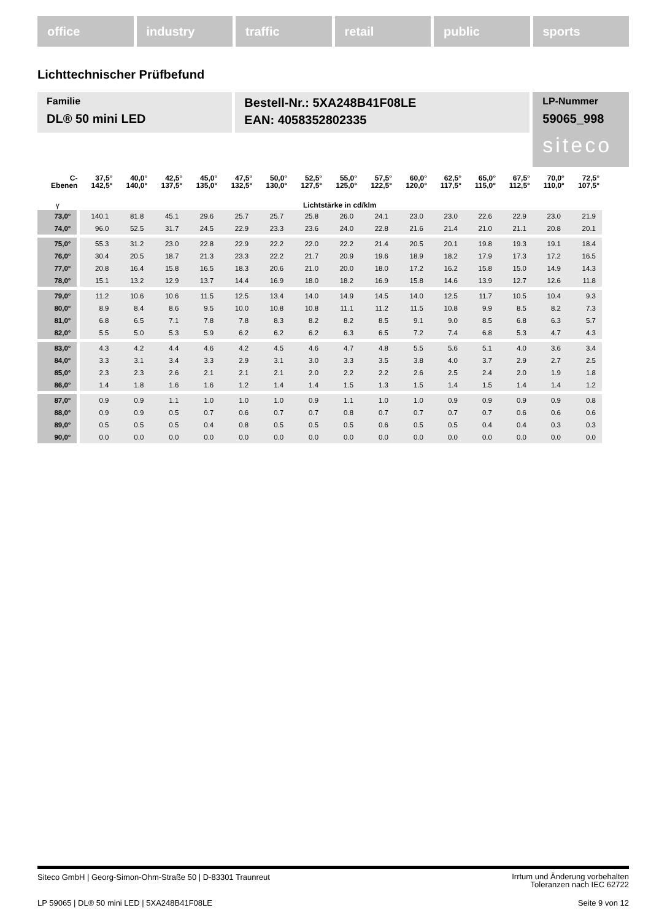office industry traffic retail public sports
Lichttechnischer Prüfbefund
Familie
DL® 50 mini LED
Bestell-Nr.: 5XA248B41F08LE
EAN: 4058352802335
LP-Nummer
59065_998
siteco
| C- Ebenen | 37,5° 142,5° | 40,0° 140,0° | 42,5° 137,5° | 45,0° 135,0° | 47,5° 132,5° | 50,0° 130,0° | 52,5° 127,5° | 55,0° 125,0° | 57,5° 122,5° | 60,0° 120,0° | 62,5° 117,5° | 65,0° 115,0° | 67,5° 112,5° | 70,0° 110,0° | 72,5° 107,5° |
| --- | --- | --- | --- | --- | --- | --- | --- | --- | --- | --- | --- | --- | --- | --- | --- |
| γ | Lichtstärke in cd/klm | | | | | | | | | | | | | | |
| 73,0° | 140.1 | 81.8 | 45.1 | 29.6 | 25.7 | 25.7 | 25.8 | 26.0 | 24.1 | 23.0 | 23.0 | 22.6 | 22.9 | 23.0 | 21.9 |
| 74,0° | 96.0 | 52.5 | 31.7 | 24.5 | 22.9 | 23.3 | 23.6 | 24.0 | 22.8 | 21.6 | 21.4 | 21.0 | 21.1 | 20.8 | 20.1 |
| 75,0° | 55.3 | 31.2 | 23.0 | 22.8 | 22.9 | 22.2 | 22.0 | 22.2 | 21.4 | 20.5 | 20.1 | 19.8 | 19.3 | 19.1 | 18.4 |
| 76,0° | 30.4 | 20.5 | 18.7 | 21.3 | 23.3 | 22.2 | 21.7 | 20.9 | 19.6 | 18.9 | 18.2 | 17.9 | 17.3 | 17.2 | 16.5 |
| 77,0° | 20.8 | 16.4 | 15.8 | 16.5 | 18.3 | 20.6 | 21.0 | 20.0 | 18.0 | 17.2 | 16.2 | 15.8 | 15.0 | 14.9 | 14.3 |
| 78,0° | 15.1 | 13.2 | 12.9 | 13.7 | 14.4 | 16.9 | 18.0 | 18.2 | 16.9 | 15.8 | 14.6 | 13.9 | 12.7 | 12.6 | 11.8 |
| 79,0° | 11.2 | 10.6 | 10.6 | 11.5 | 12.5 | 13.4 | 14.0 | 14.9 | 14.5 | 14.0 | 12.5 | 11.7 | 10.5 | 10.4 | 9.3 |
| 80,0° | 8.9 | 8.4 | 8.6 | 9.5 | 10.0 | 10.8 | 10.8 | 11.1 | 11.2 | 11.5 | 10.8 | 9.9 | 8.5 | 8.2 | 7.3 |
| 81,0° | 6.8 | 6.5 | 7.1 | 7.8 | 7.8 | 8.3 | 8.2 | 8.2 | 8.5 | 9.1 | 9.0 | 8.5 | 6.8 | 6.3 | 5.7 |
| 82,0° | 5.5 | 5.0 | 5.3 | 5.9 | 6.2 | 6.2 | 6.2 | 6.3 | 6.5 | 7.2 | 7.4 | 6.8 | 5.3 | 4.7 | 4.3 |
| 83,0° | 4.3 | 4.2 | 4.4 | 4.6 | 4.2 | 4.5 | 4.6 | 4.7 | 4.8 | 5.5 | 5.6 | 5.1 | 4.0 | 3.6 | 3.4 |
| 84,0° | 3.3 | 3.1 | 3.4 | 3.3 | 2.9 | 3.1 | 3.0 | 3.3 | 3.5 | 3.8 | 4.0 | 3.7 | 2.9 | 2.7 | 2.5 |
| 85,0° | 2.3 | 2.3 | 2.6 | 2.1 | 2.1 | 2.1 | 2.0 | 2.2 | 2.2 | 2.6 | 2.5 | 2.4 | 2.0 | 1.9 | 1.8 |
| 86,0° | 1.4 | 1.8 | 1.6 | 1.6 | 1.2 | 1.4 | 1.4 | 1.5 | 1.3 | 1.5 | 1.4 | 1.5 | 1.4 | 1.4 | 1.2 |
| 87,0° | 0.9 | 0.9 | 1.1 | 1.0 | 1.0 | 1.0 | 0.9 | 1.1 | 1.0 | 1.0 | 0.9 | 0.9 | 0.9 | 0.9 | 0.8 |
| 88,0° | 0.9 | 0.9 | 0.5 | 0.7 | 0.6 | 0.7 | 0.7 | 0.8 | 0.7 | 0.7 | 0.7 | 0.7 | 0.6 | 0.6 | 0.6 |
| 89,0° | 0.5 | 0.5 | 0.5 | 0.4 | 0.8 | 0.5 | 0.5 | 0.5 | 0.6 | 0.5 | 0.5 | 0.4 | 0.4 | 0.3 | 0.3 |
| 90,0° | 0.0 | 0.0 | 0.0 | 0.0 | 0.0 | 0.0 | 0.0 | 0.0 | 0.0 | 0.0 | 0.0 | 0.0 | 0.0 | 0.0 | 0.0 |
Siteco GmbH | Georg-Simon-Ohm-Straße 50 | D-83301 Traunreut
Irrtum und Änderung vorbehalten
Toleranzen nach IEC 62722
LP 59065 | DL® 50 mini LED | 5XA248B41F08LE
Seite 9 von 12